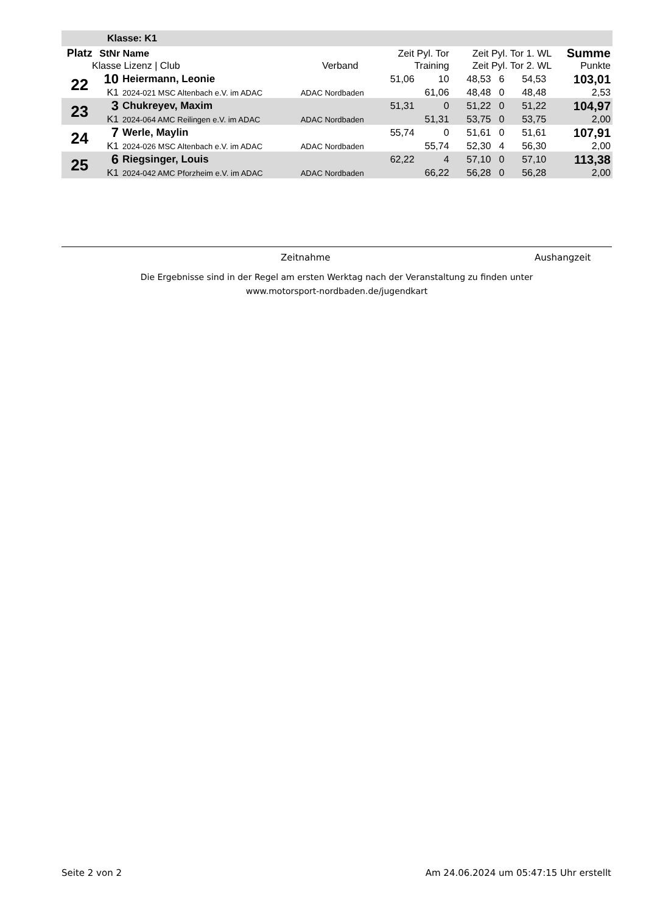| Klasse: K1 | | | | | | | | | | |
| Platz | StNr Name | | | Zeit Pyl. Tor | | Zeit Pyl. Tor 1. WL | | | | Summe |
| Klasse Lizenz / Club | | | Verband | Training | | Zeit Pyl. Tor 2. WL | | | | Punkte |
| 22 | 10 | Heiermann, Leonie | | 51,06 | 10 | 48,53 | 6 | 54,53 | | 103,01 |
| | K1 | 2024-021 MSC Altenbach e.V. im ADAC | ADAC Nordbaden | | 61,06 | 48,48 | 0 | 48,48 | | 2,53 |
| 23 | 3 | Chukreyev, Maxim | | 51,31 | 0 | 51,22 | 0 | 51,22 | | 104,97 |
| | K1 | 2024-064 AMC Reilingen e.V. im ADAC | ADAC Nordbaden | | 51,31 | 53,75 | 0 | 53,75 | | 2,00 |
| 24 | 7 | Werle, Maylin | | 55,74 | 0 | 51,61 | 0 | 51,61 | | 107,91 |
| | K1 | 2024-026 MSC Altenbach e.V. im ADAC | ADAC Nordbaden | | 55,74 | 52,30 | 4 | 56,30 | | 2,00 |
| 25 | 6 | Riegsinger, Louis | | 62,22 | 4 | 57,10 | 0 | 57,10 | | 113,38 |
| | K1 | 2024-042 AMC Pforzheim e.V. im ADAC | ADAC Nordbaden | | 66,22 | 56,28 | 0 | 56,28 | | 2,00 |
Zeitnahme Aushangzeit
Die Ergebnisse sind in der Regel am ersten Werktag nach der Veranstaltung zu finden unter
www.motorsport-nordbaden.de/jugendkart
Seite 2 von 2
Am 24.06.2024 um 05:47:15 Uhr erstellt